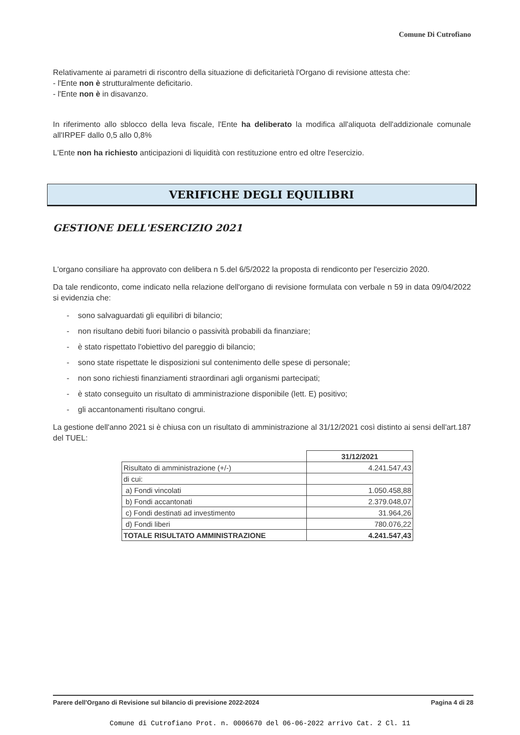Comune Di Cutrofiano
Relativamente ai parametri di riscontro della situazione di deficitarietà l'Organo di revisione attesta che:
- l'Ente non è strutturalmente deficitario.
- l'Ente non è in disavanzo.
In riferimento allo sblocco della leva fiscale, l'Ente ha deliberato la modifica all'aliquota dell'addizionale comunale all'IRPEF dallo 0,5 allo 0,8%
L'Ente non ha richiesto anticipazioni di liquidità con restituzione entro ed oltre l'esercizio.
VERIFICHE DEGLI EQUILIBRI
GESTIONE DELL'ESERCIZIO 2021
L'organo consiliare ha approvato con delibera n 5.del 6/5/2022 la proposta di rendiconto per l'esercizio 2020.
Da tale rendiconto, come indicato nella relazione dell'organo di revisione formulata con verbale n 59 in data 09/04/2022 si evidenzia che:
- sono salvaguardati gli equilibri di bilancio;
- non risultano debiti fuori bilancio o passività probabili da finanziare;
- è stato rispettato l'obiettivo del pareggio di bilancio;
- sono state rispettate le disposizioni sul contenimento delle spese di personale;
- non sono richiesti finanziamenti straordinari agli organismi partecipati;
- è stato conseguito un risultato di amministrazione disponibile (lett. E) positivo;
- gli accantonamenti risultano congrui.
La gestione dell'anno 2021 si è chiusa con un risultato di amministrazione al 31/12/2021 così distinto ai sensi dell'art.187 del TUEL:
| | 31/12/2021 |
| Risultato di amministrazione (+/-) | 4.241.547,43 |
| di cui: | |
| a) Fondi vincolati | 1.050.458,88 |
| b) Fondi accantonati | 2.379.048,07 |
| c) Fondi destinati ad investimento | 31.964,26 |
| d) Fondi liberi | 780.076,22 |
| TOTALE RISULTATO AMMINISTRAZIONE | 4.241.547,43 |
Parere dell'Organo di Revisione sul bilancio di previsione 2022-2024 Pagina 4 di 28
Comune di Cutrofiano Prot. n. 0006670 del 06-06-2022 arrivo Cat. 2 Cl. 11